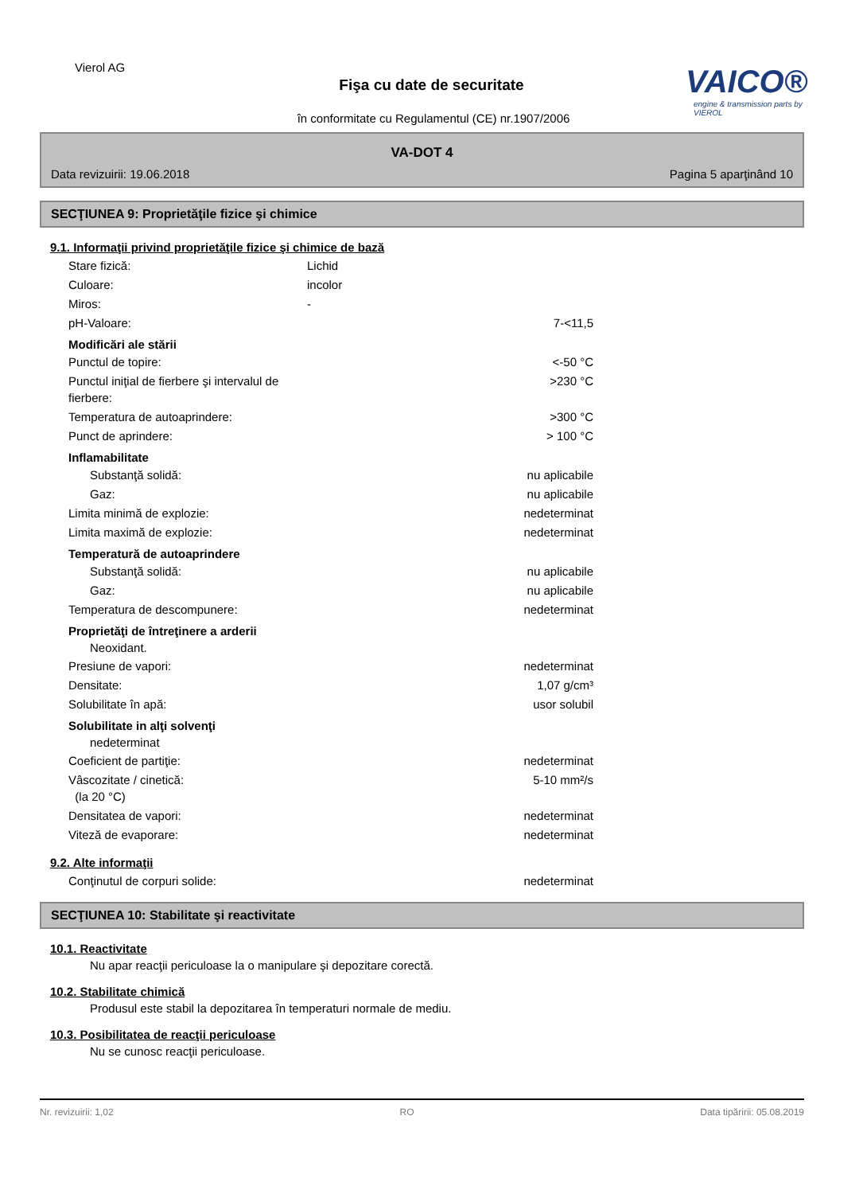Vierol AG
Fişa cu date de securitate
în conformitate cu Regulamentul (CE) nr.1907/2006
VAICO®
engine & transmission parts by VIEROL
VA-DOT 4
Data revizuirii: 19.06.2018 Pagina 5 aparţinând 10
SECŢIUNEA 9: Proprietăţile fizice şi chimice
9.1. Informaţii privind proprietăţile fizice şi chimice de bază
Stare fizică: Lichid
Culoare: incolor
Miros: -
pH-Valoare: 7-<11,5
Modificări ale stării
Punctul de topire: <-50 °C
Punctul iniţial de fierbere şi intervalul de fierbere: >230 °C
Temperatura de autoaprindere: >300 °C
Punct de aprindere: > 100 °C
Inflamabilitate
Substanţă solidă: nu aplicabile
Gaz: nu aplicabile
Limita minimă de explozie: nedeterminat
Limita maximă de explozie: nedeterminat
Temperatură de autoaprindere
Substanţă solidă: nu aplicabile
Gaz: nu aplicabile
Temperatura de descompunere: nedeterminat
Proprietăţi de întreţinere a arderii
Neoxidant.
Presiune de vapori: nedeterminat
Densitate: 1,07 g/cm³
Solubilitate în apă: usor solubil
Solubilitate in alţi solvenţi
nedeterminat
Coeficient de partiţie: nedeterminat
Vâscozitate / cinetică:
(la 20 °C) 5-10 mm²/s
Densitatea de vapori: nedeterminat
Viteză de evaporare: nedeterminat
9.2. Alte informaţii
Conţinutul de corpuri solide: nedeterminat
SECŢIUNEA 10: Stabilitate şi reactivitate
10.1. Reactivitate
Nu apar reacţii periculoase la o manipulare şi depozitare corectă.
10.2. Stabilitate chimică
Produsul este stabil la depozitarea în temperaturi normale de mediu.
10.3. Posibilitatea de reacţii periculoase
Nu se cunosc reacţii periculoase.
Nr. revizuirii: 1,02 RO Data tipăririi: 05.08.2019